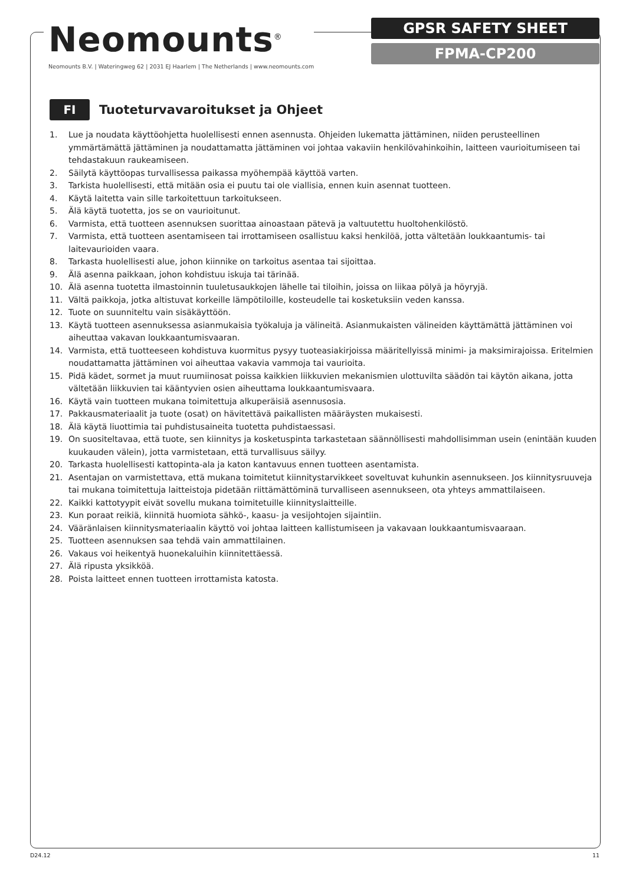Neomounts<sup>®</sup>
Neomounts B.V. | Wateringweg 62 | 2031 EJ Haarlem | The Netherlands | www.neomounts.com
GPSR SAFETY SHEET
FPMA-CP200
FI
Tuoteturvavaroitukset ja Ohjeet
1. Lue ja noudata käyttöohjetta huolellisesti ennen asennusta. Ohjeiden lukematta jättäminen, niiden perusteellinen ymmärtämättä jättäminen ja noudattamatta jättäminen voi johtaa vakaviin henkilövahinkoihin, laitteen vaurioitumiseen tai tehdastakuun raukeamiseen.
2. Säilytä käyttöopas turvallisessa paikassa myöhempää käyttöä varten.
3. Tarkista huolellisesti, että mitään osia ei puutu tai ole viallisia, ennen kuin asennat tuotteen.
4. Käytä laitetta vain sille tarkoitettuun tarkoitukseen.
5. Älä käytä tuotetta, jos se on vaurioitunut.
6. Varmista, että tuotteen asennuksen suorittaa ainoastaan pätevä ja valtuutettu huoltohenkilöstö.
7. Varmista, että tuotteen asentamiseen tai irrottamiseen osallistuu kaksi henkilöä, jotta vältetään loukkaantumis- tai laitevaurioiden vaara.
8. Tarkasta huolellisesti alue, johon kiinnike on tarkoitus asentaa tai sijoittaa.
9. Älä asenna paikkaan, johon kohdistuu iskuja tai tärinää.
10. Älä asenna tuotetta ilmastoinnin tuuletusaukkojen lähelle tai tiloihin, joissa on liikaa pölyä ja höyryjä.
11. Vältä paikkoja, jotka altistuvat korkeille lämpötiloille, kosteudelle tai kosketuksiin veden kanssa.
12. Tuote on suunniteltu vain sisäkäyttöön.
13. Käytä tuotteen asennuksessa asianmukaisia työkaluja ja välineitä. Asianmukaisten välineiden käyttämättä jättäminen voi aiheuttaa vakavan loukkaantumisvaaran.
14. Varmista, että tuotteeseen kohdistuva kuormitus pysyy tuoteasiakirjoissa määritellyissä minimi- ja maksimirajoissa. Eritelmien noudattamatta jättäminen voi aiheuttaa vakavia vammoja tai vaurioita.
15. Pidä kädet, sormet ja muut ruumiinosat poissa kaikkien liikkuvien mekanismien ulottuvilta säädön tai käytön aikana, jotta vältetään liikkuvien tai kääntyvien osien aiheuttama loukkaantumisvaara.
16. Käytä vain tuotteen mukana toimitettuja alkuperäisiä asennusosia.
17. Pakkausmateriaalit ja tuote (osat) on hävitettävä paikallisten määräysten mukaisesti.
18. Älä käytä liuottimia tai puhdistusaineita tuotetta puhdistaessasi.
19. On suositeltavaa, että tuote, sen kiinnitys ja kosketuspinta tarkastetaan säännöllisesti mahdollisimman usein (enintään kuuden kuukauden välein), jotta varmistetaan, että turvallisuus säilyy.
20. Tarkasta huolellisesti kattopinta-ala ja katon kantavuus ennen tuotteen asentamista.
21. Asentajan on varmistettava, että mukana toimitetut kiinnitystarvikkeet soveltuvat kuhunkin asennukseen. Jos kiinnitysruuveja tai mukana toimitettuja laitteistoja pidetään riittämättöminä turvalliseen asennukseen, ota yhteys ammattilaiseen.
22. Kaikki kattotyypit eivät sovellu mukana toimitetuille kiinnityslaitteille.
23. Kun poraat reikiä, kiinnitä huomiota sähkö-, kaasu- ja vesijohtojen sijaintiin.
24. Vääränlaisen kiinnitysmateriaalin käyttö voi johtaa laitteen kallistumiseen ja vakavaan loukkaantumisvaaraan.
25. Tuotteen asennuksen saa tehdä vain ammattilainen.
26. Vakaus voi heikentyä huonekaluihin kiinnitettäessä.
27. Älä ripusta yksikköä.
28. Poista laitteet ennen tuotteen irrottamista katosta.
D24.12 11